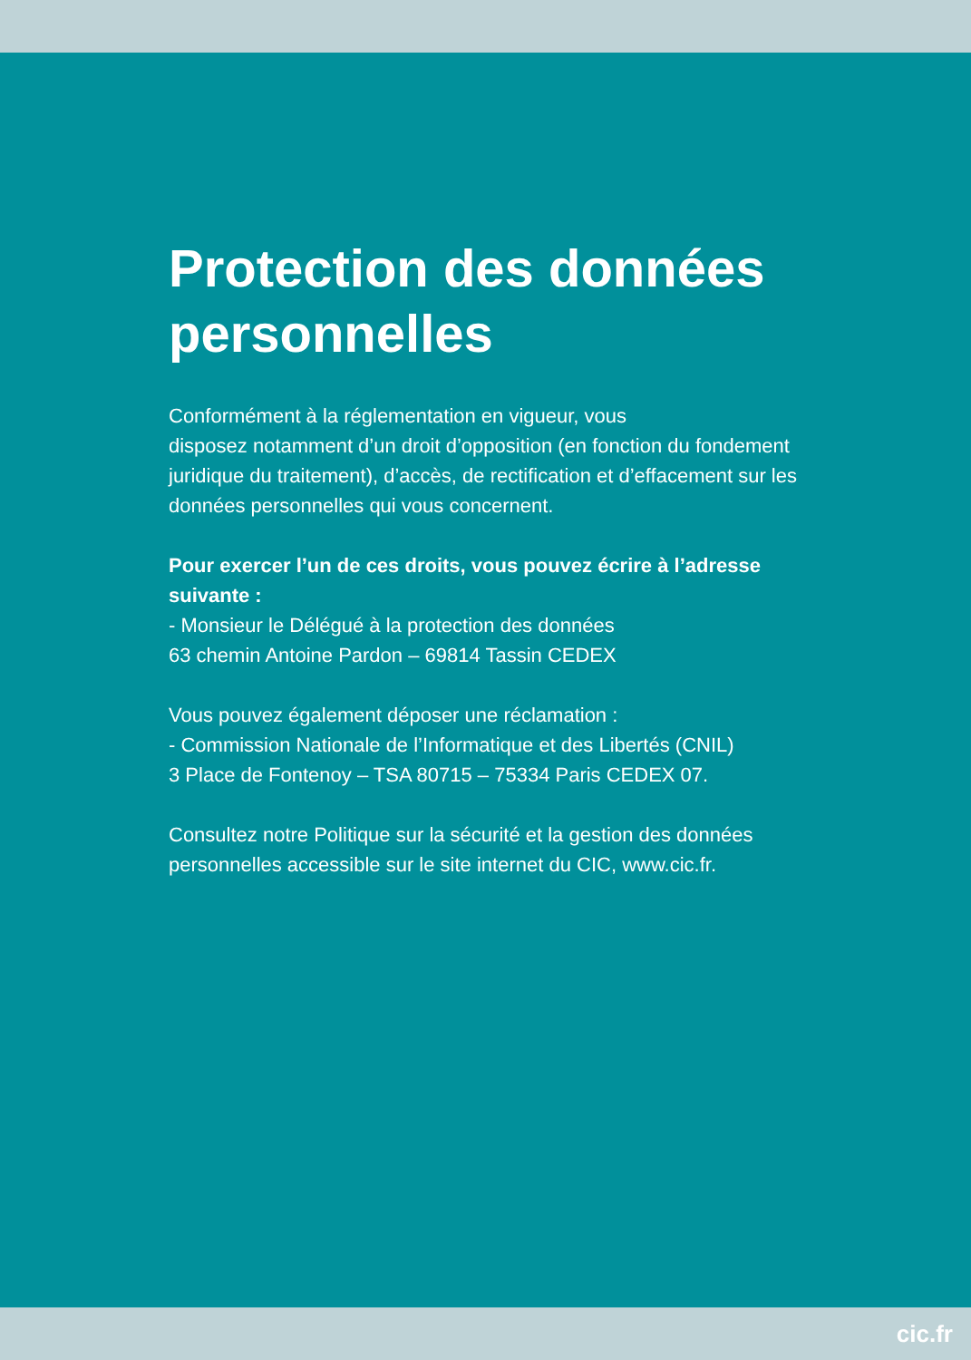Protection des données
personnelles
Conformément à la réglementation en vigueur, vous
disposez notamment d’un droit d’opposition (en fonction du fondement juridique du traitement), d’accès, de rectification et d’effacement sur les données personnelles qui vous concernent.
Pour exercer l’un de ces droits, vous pouvez écrire à l’adresse suivante :
- Monsieur le Délégué à la protection des données
63 chemin Antoine Pardon – 69814 Tassin CEDEX
Vous pouvez également déposer une réclamation :
- Commission Nationale de l’Informatique et des Libertés (CNIL)
3 Place de Fontenoy – TSA 80715 – 75334 Paris CEDEX 07.
Consultez notre Politique sur la sécurité et la gestion des données personnelles accessible sur le site internet du CIC, www.cic.fr.
cic.fr